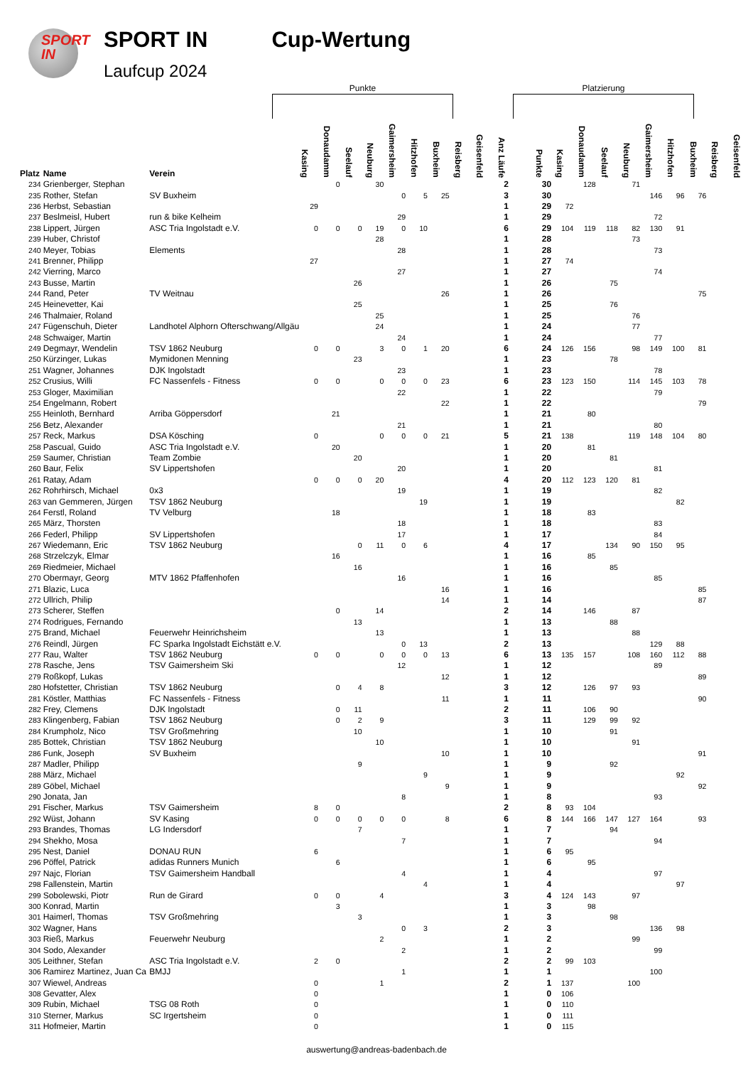SPORT
IN
SPORT IN
Laufcup 2024
Cup-Wertung
Punkte Platzierung
| Platz | Name | Verein | Kasing | Donaudamm | Seelauf | Neuburg | Gaimersheim | Hitzhofen | Buxheim | Reisberg | Geisenfeld | Anz Läufe | | Punkte | Kasing | Donaudamm | Seelauf | Neuburg | Gaimersheim | Hitzhofen | Buxheim | Reisberg | Geisenfeld |
| --- | --- | --- | --- | --- | --- | --- | --- | --- | --- | --- | --- | --- | --- | --- | --- | --- | --- | --- | --- | --- | --- | --- | --- |
| 234 | Grienberger, Stephan | | | 0 | | 30 | | | | | | 2 | | 30 | | 128 | | 71 | | | | | |
| 235 | Rother, Stefan | SV Buxheim | | | | | 0 | 5 | 25 | | | 3 | | 30 | | | | | 146 | 96 | 76 | | |
| 236 | Herbst, Sebastian | | 29 | | | | | | | | | 1 | | 29 | 72 | | | | | | | | |
| 237 | Beslmeisl, Hubert | run & bike Kelheim | | | | | 29 | | | | | 1 | | 29 | | | | | 72 | | | | |
| 238 | Lippert, Jürgen | ASC Tria Ingolstadt e.V. | 0 | 0 | 0 | 19 | 0 | 10 | | | | 6 | | 29 | 104 | 119 | 118 | 82 | 130 | 91 | | | |
| 239 | Huber, Christof | | | | | 28 | | | | | | 1 | | 28 | | | | 73 | | | | | |
| 240 | Meyer, Tobias | Elements | | | | | 28 | | | | | 1 | | 28 | | | | | 73 | | | | |
| 241 | Brenner, Philipp | | 27 | | | | | | | | | 1 | | 27 | 74 | | | | | | | | |
| 242 | Vierring, Marco | | | | | | 27 | | | | | 1 | | 27 | | | | | 74 | | | | |
| 243 | Busse, Martin | | | | 26 | | | | | | | 1 | | 26 | | | 75 | | | | | | |
| 244 | Rand, Peter | TV Weitnau | | | | | | | 26 | | | 1 | | 26 | | | | | | | 75 | | |
| 245 | Heinevetter, Kai | | | | 25 | | | | | | | 1 | | 25 | | | 76 | | | | | | |
| 246 | Thalmaier, Roland | | | | | 25 | | | | | | 1 | | 25 | | | | 76 | | | | | |
| 247 | Fügenschuh, Dieter | Landhotel Alphorn Ofterschwang/Allgäu | | | | 24 | | | | | | 1 | | 24 | | | | 77 | | | | | |
| 248 | Schwaiger, Martin | | | | | | 24 | | | | | 1 | | 24 | | | | | 77 | | | | |
| 249 | Degmayr, Wendelin | TSV 1862 Neuburg | 0 | 0 | | 3 | 0 | 1 | 20 | | | 6 | | 24 | 126 | 156 | | 98 | 149 | 100 | 81 | | |
| 250 | Kürzinger, Lukas | Mymidonen Menning | | | 23 | | | | | | | 1 | | 23 | | | 78 | | | | | | |
| 251 | Wagner, Johannes | DJK Ingolstadt | | | | | 23 | | | | | 1 | | 23 | | | | | 78 | | | | |
| 252 | Crusius, Willi | FC Nassenfels - Fitness | 0 | 0 | | 0 | 0 | 0 | 23 | | | 6 | | 23 | 123 | 150 | | 114 | 145 | 103 | 78 | | |
| 253 | Gloger, Maximilian | | | | | | 22 | | | | | 1 | | 22 | | | | | 79 | | | | |
| 254 | Engelmann, Robert | | | | | | | | 22 | | | 1 | | 22 | | | | | | | 79 | | |
| 255 | Heinloth, Bernhard | Arriba Göppersdorf | | 21 | | | | | | | | 1 | | 21 | | 80 | | | | | | | |
| 256 | Betz, Alexander | | | | | | 21 | | | | | 1 | | 21 | | | | | 80 | | | | |
| 257 | Reck, Markus | DSA Kösching | 0 | | | 0 | 0 | 0 | 21 | | | 5 | | 21 | 138 | | | 119 | 148 | 104 | 80 | | |
| 258 | Pascual, Guido | ASC Tria Ingolstadt e.V. | | 20 | | | | | | | | 1 | | 20 | | 81 | | | | | | | |
| 259 | Saumer, Christian | Team Zombie | | | 20 | | | | | | | 1 | | 20 | | | 81 | | | | | | |
| 260 | Baur, Felix | SV Lippertshofen | | | | | 20 | | | | | 1 | | 20 | | | | | 81 | | | | |
| 261 | Ratay, Adam | | 0 | 0 | 0 | 20 | | | | | | 4 | | 20 | 112 | 123 | 120 | 81 | | | | | |
| 262 | Rohrhirsch, Michael | 0x3 | | | | | 19 | | | | | 1 | | 19 | | | | | 82 | | | | |
| 263 | van Gemmeren, Jürgen | TSV 1862 Neuburg | | | | | | 19 | | | | 1 | | 19 | | | | | | 82 | | | |
| 264 | Ferstl, Roland | TV Velburg | | 18 | | | | | | | | 1 | | 18 | | 83 | | | | | | | |
| 265 | März, Thorsten | | | | | | 18 | | | | | 1 | | 18 | | | | | 83 | | | | |
| 266 | Federl, Philipp | SV Lippertshofen | | | | | 17 | | | | | 1 | | 17 | | | | | 84 | | | | |
| 267 | Wiedemann, Eric | TSV 1862 Neuburg | | | 0 | 11 | 0 | 6 | | | | 4 | | 17 | | | 134 | 90 | 150 | 95 | | | |
| 268 | Strzelczyk, Elmar | | | 16 | | | | | | | | 1 | | 16 | | 85 | | | | | | | |
| 269 | Riedmeier, Michael | | | | 16 | | | | | | | 1 | | 16 | | | 85 | | | | | | |
| 270 | Obermayr, Georg | MTV 1862 Pfaffenhofen | | | | | 16 | | | | | 1 | | 16 | | | | | 85 | | | | |
| 271 | Blazic, Luca | | | | | | | | 16 | | | 1 | | 16 | | | | | | | 85 | | |
| 272 | Ullrich, Philip | | | | | | | | 14 | | | 1 | | 14 | | | | | | | 87 | | |
| 273 | Scherer, Steffen | | | 0 | | 14 | | | | | | 2 | | 14 | | 146 | | 87 | | | | | |
| 274 | Rodrigues, Fernando | | | | 13 | | | | | | | 1 | | 13 | | | 88 | | | | | | |
| 275 | Brand, Michael | Feuerwehr Heinrichsheim | | | | 13 | | | | | | 1 | | 13 | | | | 88 | | | | | |
| 276 | Reindl, Jürgen | FC Sparka Ingolstadt Eichstätt e.V. | | | | | 0 | 13 | | | | 2 | | 13 | | | | | 129 | 88 | | | |
| 277 | Rau, Walter | TSV 1862 Neuburg | 0 | 0 | | 0 | 0 | 0 | 13 | | | 6 | | 13 | 135 | 157 | | 108 | 160 | 112 | 88 | | |
| 278 | Rasche, Jens | TSV Gaimersheim Ski | | | | | 12 | | | | | 1 | | 12 | | | | | 89 | | | | |
| 279 | Roßkopf, Lukas | | | | | | | | 12 | | | 1 | | 12 | | | | | | | 89 | | |
| 280 | Hofstetter, Christian | TSV 1862 Neuburg | | 0 | 4 | 8 | | | | | | 3 | | 12 | | 126 | 97 | 93 | | | | | |
| 281 | Köstler, Matthias | FC Nassenfels - Fitness | | | | | | | 11 | | | 1 | | 11 | | | | | | | 90 | | |
| 282 | Frey, Clemens | DJK Ingolstadt | | 0 | 11 | | | | | | | 2 | | 11 | | 106 | 90 | | | | | | |
| 283 | Klingenberg, Fabian | TSV 1862 Neuburg | | 0 | 2 | 9 | | | | | | 3 | | 11 | | 129 | 99 | 92 | | | | | |
| 284 | Krumpholz, Nico | TSV Großmehring | | | 10 | | | | | | | 1 | | 10 | | | 91 | | | | | | |
| 285 | Bottek, Christian | TSV 1862 Neuburg | | | | 10 | | | | | | 1 | | 10 | | | | 91 | | | | | |
| 286 | Funk, Joseph | SV Buxheim | | | | | | | 10 | | | 1 | | 10 | | | | | | | 91 | | |
| 287 | Madler, Philipp | | | | 9 | | | | | | | 1 | | 9 | | | 92 | | | | | | |
| 288 | März, Michael | | | | | | | 9 | | | | 1 | | 9 | | | | | | 92 | | | |
| 289 | Göbel, Michael | | | | | | | | 9 | | | 1 | | 9 | | | | | | | 92 | | |
| 290 | Jonata, Jan | | | | | | 8 | | | | | 1 | | 8 | | | | | 93 | | | | |
| 291 | Fischer, Markus | TSV Gaimersheim | 8 | 0 | | | | | | | | 2 | | 8 | 93 | 104 | | | | | | | |
| 292 | Wüst, Johann | SV Kasing | 0 | 0 | 0 | 0 | 0 | | 8 | | | 6 | | 8 | 144 | 166 | 147 | 127 | 164 | | 93 | | |
| 293 | Brandes, Thomas | LG Indersdorf | | | 7 | | | | | | | 1 | | 7 | | | 94 | | | | | | |
| 294 | Shekho, Mosa | | | | | | 7 | | | | | 1 | | 7 | | | | | 94 | | | | |
| 295 | Nest, Daniel | DONAU RUN | 6 | | | | | | | | | 1 | | 6 | 95 | | | | | | | | |
| 296 | Pöffel, Patrick | adidas Runners Munich | | 6 | | | | | | | | 1 | | 6 | | 95 | | | | | | | |
| 297 | Najc, Florian | TSV Gaimersheim Handball | | | | | 4 | | | | | 1 | | 4 | | | | | 97 | | | | |
| 298 | Fallenstein, Martin | | | | | | | 4 | | | | 1 | | 4 | | | | | | 97 | | | |
| 299 | Sobolewski, Piotr | Run de Girard | 0 | 0 | | 4 | | | | | | 3 | | 4 | 124 | 143 | | 97 | | | | | |
| 300 | Konrad, Martin | | | 3 | | | | | | | | 1 | | 3 | | 98 | | | | | | | |
| 301 | Haimerl, Thomas | TSV Großmehring | | | 3 | | | | | | | 1 | | 3 | | | 98 | | | | | | |
| 302 | Wagner, Hans | | | | | | 0 | 3 | | | | 2 | | 3 | | | | | 136 | 98 | | | |
| 303 | Rieß, Markus | Feuerwehr Neuburg | | | | 2 | | | | | | 1 | | 2 | | | | 99 | | | | | |
| 304 | Sodo, Alexander | | | | | | 2 | | | | | 1 | | 2 | | | | | 99 | | | | |
| 305 | Leithner, Stefan | ASC Tria Ingolstadt e.V. | 2 | 0 | | | | | | | | 2 | | 2 | 99 | 103 | | | | | | | |
| 306 | Ramirez Martinez, Juan Ca | BMJJ | | | | | 1 | | | | | 1 | | 1 | | | | | 100 | | | | |
| 307 | Wiewel, Andreas | | 0 | | | 1 | | | | | | 2 | | 1 | 137 | | | 100 | | | | | |
| 308 | Gevatter, Alex | | 0 | | | | | | | | | 1 | | 0 | 106 | | | | | | | | |
| 309 | Rubin, Michael | TSG 08 Roth | 0 | | | | | | | | | 1 | | 0 | 110 | | | | | | | | |
| 310 | Sterner, Markus | SC Irgertsheim | 0 | | | | | | | | | 1 | | 0 | 111 | | | | | | | | |
| 311 | Hofmeier, Martin | | 0 | | | | | | | | | 1 | | 0 | 115 | | | | | | | | |
auswertung@andreas-badenbach.de